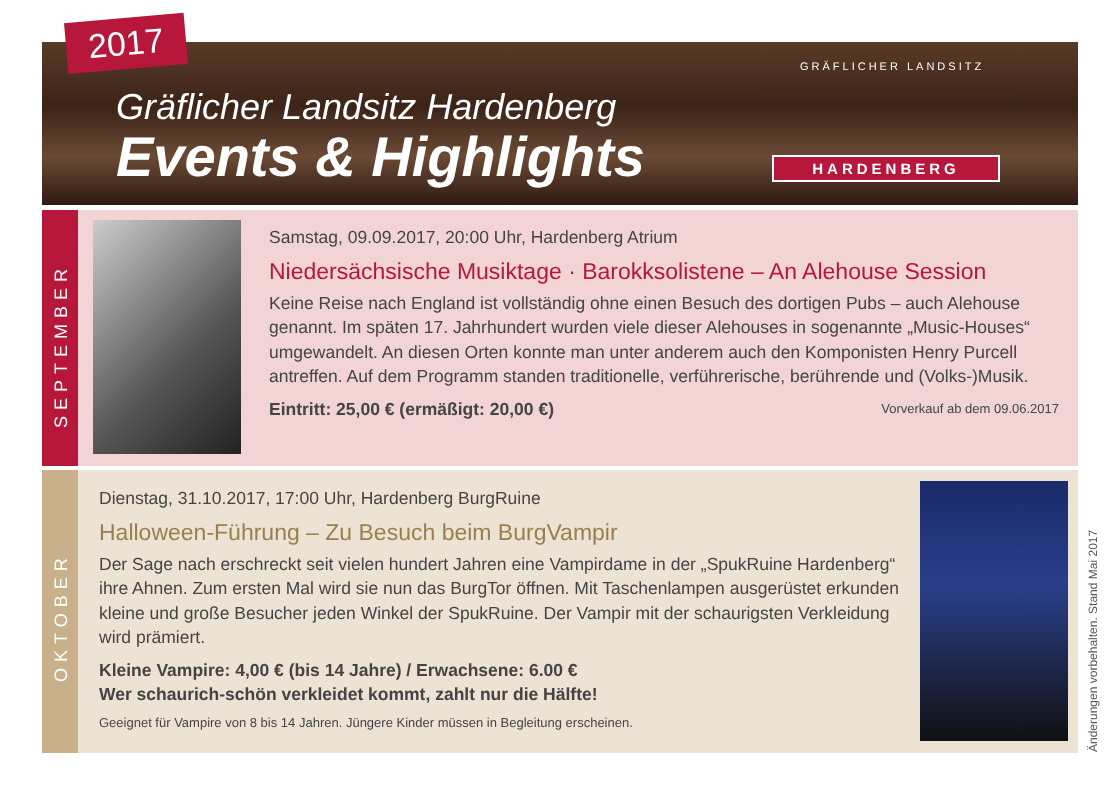2017
Gräflicher Landsitz Hardenberg
Events & Highlights
GRÄFLICHER LANDSITZ
HARDENBERG
SEPTEMBER
Samstag, 09.09.2017, 20:00 Uhr, Hardenberg Atrium
Niedersächsische Musiktage · Barokksolistene – An Alehouse Session
Keine Reise nach England ist vollständig ohne einen Besuch des dortigen Pubs – auch Alehouse genannt. Im späten 17. Jahrhundert wurden viele dieser Alehouses in sogenannte „Music-Houses“ umgewandelt. An diesen Orten konnte man unter anderem auch den Komponisten Henry Purcell antreffen. Auf dem Programm standen traditionelle, verführerische, berührende und (Volks-)Musik.
Eintritt: 25,00 € (ermäßigt: 20,00 €) Vorverkauf ab dem 09.06.2017
OKTOBER
Dienstag, 31.10.2017, 17:00 Uhr, Hardenberg BurgRuine
Halloween-Führung – Zu Besuch beim BurgVampir
Der Sage nach erschreckt seit vielen hundert Jahren eine Vampirdame in der „SpukRuine Hardenberg“ ihre Ahnen. Zum ersten Mal wird sie nun das BurgTor öffnen. Mit Taschenlampen ausgerüstet erkunden kleine und große Besucher jeden Winkel der SpukRuine. Der Vampir mit der schaurigsten Verkleidung wird prämiert.
Kleine Vampire: 4,00 € (bis 14 Jahre) / Erwachsene: 6.00 €
Wer schaurich-schön verkleidet kommt, zahlt nur die Hälfte!
Geeignet für Vampire von 8 bis 14 Jahren. Jüngere Kinder müssen in Begleitung erscheinen.
Änderungen vorbehalten. Stand Mai 2017